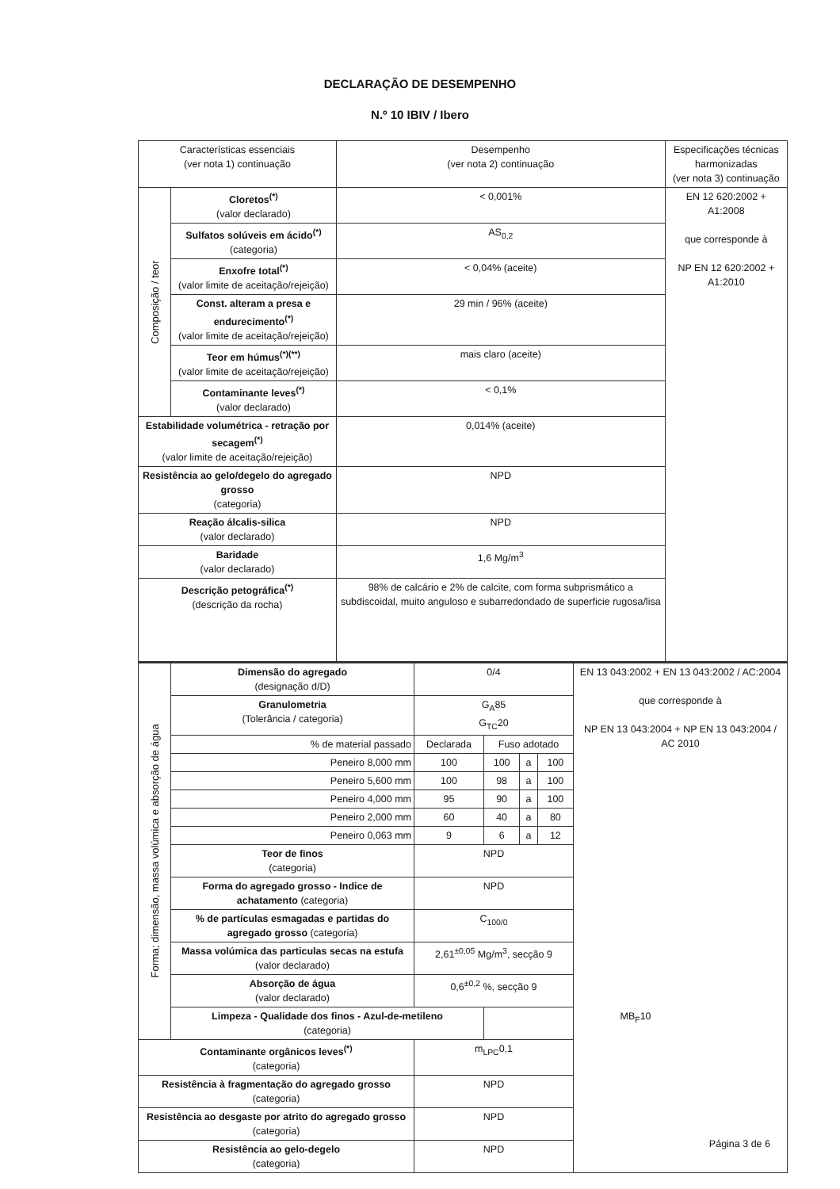DECLARAÇÃO DE DESEMPENHO
N.º 10 IBIV / Ibero
| Características essenciais (ver nota 1) continuação | | Desempenho (ver nota 2) continuação | Especificações técnicas harmonizadas (ver nota 3) continuação |
| --- | --- | --- | --- |
| Composição / teor | Cloretos<sup>(*)</sup> (valor declarado) | < 0,001% | EN 12 620:2002 + A1:2008 que corresponde à NP EN 12 620:2002 + A1:2010 |
| | Sulfatos solúveis em ácido<sup>(*)</sup> (categoria) | AS<sub>0,2</sub> | |
| | Enxofre total<sup>(*)</sup> (valor limite de aceitação/rejeição) | < 0,04% (aceite) | |
| | Const. alteram a presa e endurecimento<sup>(*)</sup> (valor limite de aceitação/rejeição) | 29 min / 96% (aceite) | |
| | Teor em húmus<sup>(*)(**)</sup> (valor limite de aceitação/rejeição) | mais claro (aceite) | |
| | Contaminante leves<sup>(*)</sup> (valor declarado) | < 0,1% | |
| Estabilidade volumétrica - retração por secagem<sup>(*)</sup> (valor limite de aceitação/rejeição) | | 0,014% (aceite) | |
| Resistência ao gelo/degelo do agregado grosso (categoria) | | NPD | |
| Reação álcalis-silica (valor declarado) | | NPD | |
| Baridade (valor declarado) | | 1,6 Mg/m<sup>3</sup> | |
| Descrição petográfica<sup>(*)</sup> (descrição da rocha) | | 98% de calcário e 2% de calcite, com forma subprismático a subdiscoidal, muito anguloso e subarredondado de superficie rugosa/lisa | |
| Forma; dimensão, massa volúmica e absorção de água | Dimensão do agregado (designação d/D) | 0/4 | | | | EN 13 043:2002 + EN 13 043:2002 / AC:2004 que corresponde à NP EN 13 043:2004 + NP EN 13 043:2004 / AC 2010 |
| | Granulometria (Tolerância / categoria) | G<sub>A</sub>85 G<sub>TC</sub>20 | | | | |
| | % de material passado | Declarada | Fuso adotado | | | |
| | Peneiro 8,000 mm | 100 | 100 | a | 100 | |
| | Peneiro 5,600 mm | 100 | 98 | a | 100 | |
| | Peneiro 4,000 mm | 95 | 90 | a | 100 | |
| | Peneiro 2,000 mm | 60 | 40 | a | 80 | |
| | Peneiro 0,063 mm | 9 | 6 | a | 12 | |
| | Teor de finos (categoria) | NPD | | | | |
| | Forma do agregado grosso - Indice de achatamento (categoria) | NPD | | | | |
| | % de partículas esmagadas e partidas do agregado grosso (categoria) | C<sub>100/0</sub> | | | | |
| | Massa volúmica das particulas secas na estufa (valor declarado) | 2,61<sup>±0,05</sup> Mg/m<sup>3</sup>, secção 9 | | | | |
| | Absorção de água (valor declarado) | 0,6<sup>±0,2</sup> %, secção 9 | | | | |
| | Limpeza - Qualidade dos finos - Azul-de-metileno (categoria) | | MB<sub>F</sub>10 | | | |
| Contaminante orgânicos leves<sup>(*)</sup> (categoria) | | m<sub>LPC</sub>0,1 | | | | |
| Resistência à fragmentação do agregado grosso (categoria) | | NPD | | | | |
| Resistência ao desgaste por atrito do agregado grosso (categoria) | | NPD | | | | |
| Resistência ao gelo-degelo (categoria) | | NPD | | | | |
Página 3 de 6